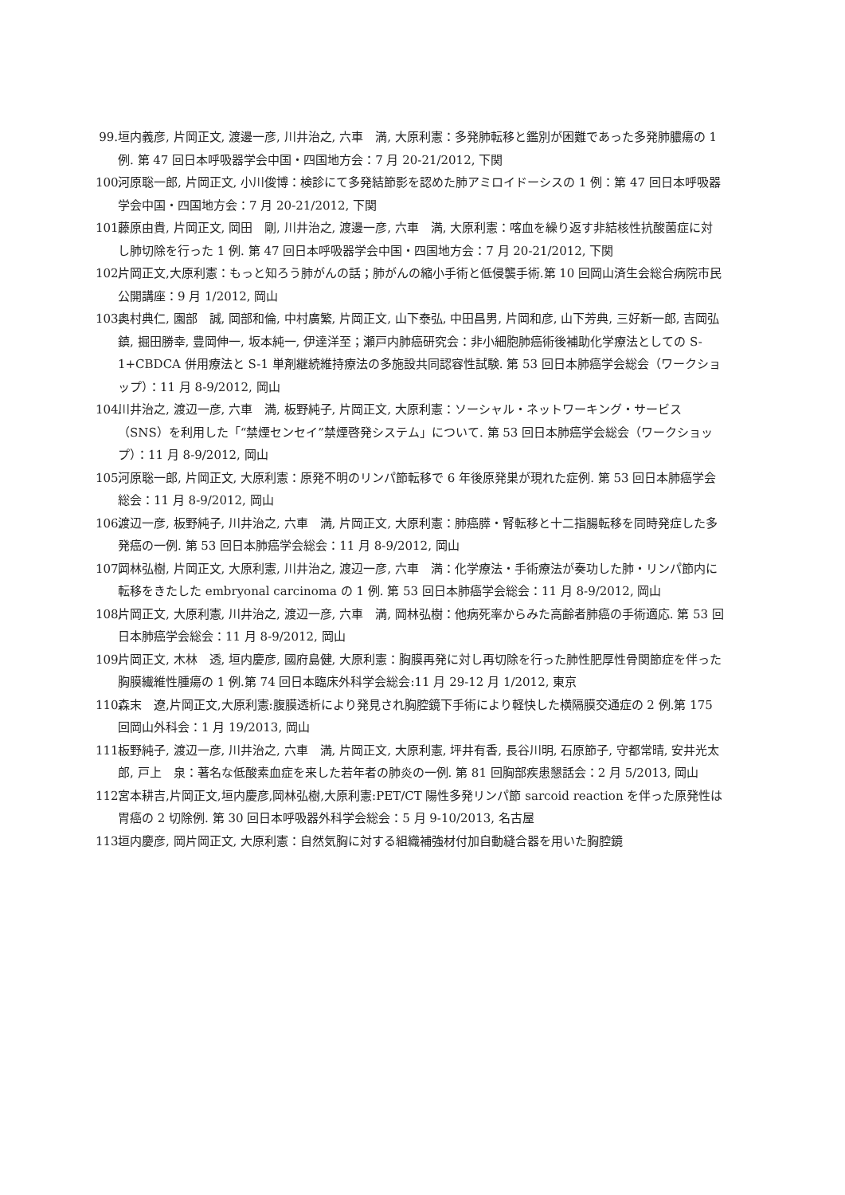99. 垣内義彦, 片岡正文, 渡邊一彦, 川井治之, 六車　満, 大原利憲：多発肺転移と鑑別が困難であった多発肺膿瘍の 1 例. 第 47 回日本呼吸器学会中国・四国地方会：7 月 20-21/2012, 下関
100. 河原聡一郎, 片岡正文, 小川俊博：検診にて多発結節影を認めた肺アミロイドーシスの 1 例：第 47 回日本呼吸器学会中国・四国地方会：7 月 20-21/2012, 下関
101. 藤原由貴, 片岡正文, 岡田　剛, 川井治之, 渡邊一彦, 六車　満, 大原利憲：喀血を繰り返す非結核性抗酸菌症に対し肺切除を行った 1 例. 第 47 回日本呼吸器学会中国・四国地方会：7 月 20-21/2012, 下関
102. 片岡正文,大原利憲：もっと知ろう肺がんの話；肺がんの縮小手術と低侵襲手術.第 10 回岡山済生会総合病院市民公開講座：9 月 1/2012, 岡山
103. 奥村典仁, 園部　誠, 岡部和倫, 中村廣繁, 片岡正文, 山下泰弘, 中田昌男, 片岡和彦, 山下芳典, 三好新一郎, 吉岡弘鎮, 掘田勝幸, 豊岡伸一, 坂本純一, 伊達洋至；瀬戸内肺癌研究会：非小細胞肺癌術後補助化学療法としての S-1+CBDCA 併用療法と S-1 単剤継続維持療法の多施設共同認容性試験. 第 53 回日本肺癌学会総会（ワークショップ）：11 月 8-9/2012, 岡山
104. 川井治之, 渡辺一彦, 六車　満, 板野純子, 片岡正文, 大原利憲：ソーシャル・ネットワーキング・サービス（SNS）を利用した「“禁煙センセイ”禁煙啓発システム」について. 第 53 回日本肺癌学会総会（ワークショップ）：11 月 8-9/2012, 岡山
105. 河原聡一郎, 片岡正文, 大原利憲：原発不明のリンパ節転移で 6 年後原発巣が現れた症例. 第 53 回日本肺癌学会総会：11 月 8-9/2012, 岡山
106. 渡辺一彦, 板野純子, 川井治之, 六車　満, 片岡正文, 大原利憲：肺癌膵・腎転移と十二指腸転移を同時発症した多発癌の一例. 第 53 回日本肺癌学会総会：11 月 8-9/2012, 岡山
107. 岡林弘樹, 片岡正文, 大原利憲, 川井治之, 渡辺一彦, 六車　満：化学療法・手術療法が奏功した肺・リンパ節内に転移をきたした embryonal carcinoma の 1 例. 第 53 回日本肺癌学会総会：11 月 8-9/2012, 岡山
108. 片岡正文, 大原利憲, 川井治之, 渡辺一彦, 六車　満, 岡林弘樹：他病死率からみた高齢者肺癌の手術適応. 第 53 回日本肺癌学会総会：11 月 8-9/2012, 岡山
109. 片岡正文, 木林　透, 垣内慶彦, 國府島健, 大原利憲：胸膜再発に対し再切除を行った肺性肥厚性骨関節症を伴った胸膜繊維性腫瘍の 1 例.第 74 回日本臨床外科学会総会:11 月 29-12 月 1/2012, 東京
110. 森末　遼,片岡正文,大原利憲:腹膜透析により発見され胸腔鏡下手術により軽快した横隔膜交通症の 2 例.第 175 回岡山外科会：1 月 19/2013, 岡山
111. 板野純子, 渡辺一彦, 川井治之, 六車　満, 片岡正文, 大原利憲, 坪井有香, 長谷川明, 石原節子, 守都常晴, 安井光太郎, 戸上　泉：著名な低酸素血症を来した若年者の肺炎の一例. 第 81 回胸部疾患懇話会：2 月 5/2013, 岡山
112. 宮本耕吉,片岡正文,垣内慶彦,岡林弘樹,大原利憲:PET/CT 陽性多発リンパ節 sarcoid reaction を伴った原発性は胃癌の 2 切除例. 第 30 回日本呼吸器外科学会総会：5 月 9-10/2013, 名古屋
113. 垣内慶彦, 岡片岡正文, 大原利憲：自然気胸に対する組織補強材付加自動縫合器を用いた胸腔鏡